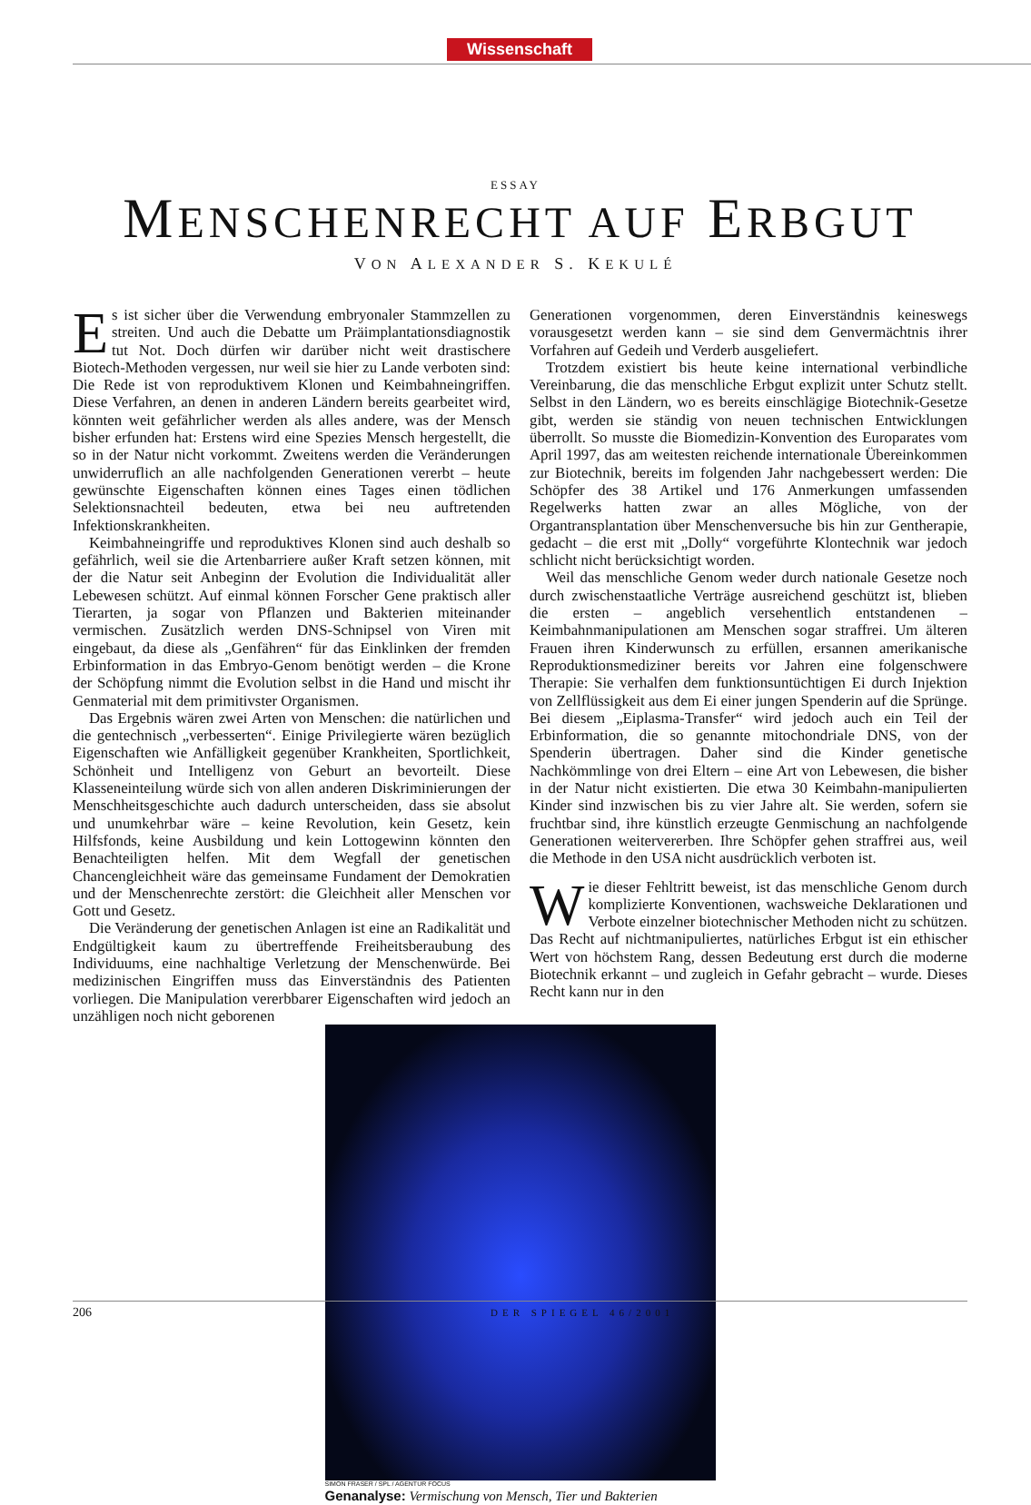Wissenschaft
ESSAY
MENSCHENRECHT AUF ERBGUT
VON ALEXANDER S. KEKULÉ
Es ist sicher über die Verwendung embryonaler Stammzellen zu streiten. Und auch die Debatte um Präimplantationsdiagnostik tut Not. Doch dürfen wir darüber nicht weit drastischere Biotech-Methoden vergessen, nur weil sie hier zu Lande verboten sind: Die Rede ist von reproduktivem Klonen und Keimbahneingriffen. Diese Verfahren, an denen in anderen Ländern bereits gearbeitet wird, könnten weit gefährlicher werden als alles andere, was der Mensch bisher erfunden hat: Erstens wird eine Spezies Mensch hergestellt, die so in der Natur nicht vorkommt. Zweitens werden die Veränderungen unwiderruflich an alle nachfolgenden Generationen vererbt – heute gewünschte Eigenschaften können eines Tages einen tödlichen Selektionsnachteil bedeuten, etwa bei neu auftretenden Infektionskrankheiten.
Keimbahneingriffe und reproduktives Klonen sind auch deshalb so gefährlich, weil sie die Artenbarriere außer Kraft setzen können, mit der die Natur seit Anbeginn der Evolution die Individualität aller Lebewesen schützt. Auf einmal können Forscher Gene praktisch aller Tierarten, ja sogar von Pflanzen und Bakterien miteinander vermischen. Zusätzlich werden DNS-Schnipsel von Viren mit eingebaut, da diese als „Genfähren“ für das Einklinken der fremden Erbinformation in das Embryo-Genom benötigt werden – die Krone der Schöpfung nimmt die Evolution selbst in die Hand und mischt ihr Genmaterial mit dem primitivster Organismen.
Das Ergebnis wären zwei Arten von Menschen: die natürlichen und die gentechnisch „verbesserten“. Einige Privilegierte wären bezüglich Eigenschaften wie Anfälligkeit gegenüber Krankheiten, Sportlichkeit, Schönheit und Intelligenz von Geburt an bevorteilt. Diese Klasseneinteilung würde sich von allen anderen Diskriminierungen der Menschheitsgeschichte auch dadurch unterscheiden, dass sie absolut und unumkehrbar wäre – keine Revolution, kein Gesetz, kein Hilfsfonds, keine Ausbildung und kein Lottogewinn könnten den Benachteiligten helfen. Mit dem Wegfall der genetischen Chancengleichheit wäre das gemeinsame Fundament der Demokratien und der Menschenrechte zerstört: die Gleichheit aller Menschen vor Gott und Gesetz.
Die Veränderung der genetischen Anlagen ist eine an Radikalität und Endgültigkeit kaum zu übertreffende Freiheitsberaubung des Individuums, eine nachhaltige Verletzung der Menschenwürde. Bei medizinischen Eingriffen muss das Einverständnis des Patienten vorliegen. Die Manipulation vererbbarer Eigenschaften wird jedoch an unzähligen noch nicht geborenen
Generationen vorgenommen, deren Einverständnis keineswegs vorausgesetzt werden kann – sie sind dem Genvermächtnis ihrer Vorfahren auf Gedeih und Verderb ausgeliefert.
Trotzdem existiert bis heute keine international verbindliche Vereinbarung, die das menschliche Erbgut explizit unter Schutz stellt. Selbst in den Ländern, wo es bereits einschlägige Biotechnik-Gesetze gibt, werden sie ständig von neuen technischen Entwicklungen überrollt. So musste die Biomedizin-Konvention des Europarates vom April 1997, das am weitesten reichende internationale Übereinkommen zur Biotechnik, bereits im folgenden Jahr nachgebessert werden: Die Schöpfer des 38 Artikel und 176 Anmerkungen umfassenden Regelwerks hatten zwar an alles Mögliche, von der Organtransplantation über Menschenversuche bis hin zur Gentherapie, gedacht – die erst mit „Dolly“ vorgeführte Klontechnik war jedoch schlicht nicht berücksichtigt worden.
Weil das menschliche Genom weder durch nationale Gesetze noch durch zwischenstaatliche Verträge ausreichend geschützt ist, blieben die ersten – angeblich versehentlich entstandenen – Keimbahnmanipulationen am Menschen sogar straffrei. Um älteren Frauen ihren Kinderwunsch zu erfüllen, ersannen amerikanische Reproduktionsmediziner bereits vor Jahren eine folgenschwere Therapie: Sie verhalfen dem funktionsuntüchtigen Ei durch Injektion von Zellflüssigkeit aus dem Ei einer jungen Spenderin auf die Sprünge. Bei diesem „Eiplasma-Transfer“ wird jedoch auch ein Teil der Erbinformation, die so genannte mitochondriale DNS, von der Spenderin übertragen. Daher sind die Kinder genetische Nachkömmlinge von drei Eltern – eine Art von Lebewesen, die bisher in der Natur nicht existierten. Die etwa 30 Keimbahn-manipulierten Kinder sind inzwischen bis zu vier Jahre alt. Sie werden, sofern sie fruchtbar sind, ihre künstlich erzeugte Genmischung an nachfolgende Generationen weitervererben. Ihre Schöpfer gehen straffrei aus, weil die Methode in den USA nicht ausdrücklich verboten ist.
Wie dieser Fehltritt beweist, ist das menschliche Genom durch komplizierte Konventionen, wachsweiche Deklarationen und Verbote einzelner biotechnischer Methoden nicht zu schützen. Das Recht auf nichtmanipuliertes, natürliches Erbgut ist ein ethischer Wert von höchstem Rang, dessen Bedeutung erst durch die moderne Biotechnik erkannt – und zugleich in Gefahr gebracht – wurde. Dieses Recht kann nur in den
SIMON FRASER / SPL / AGENTUR FOCUS
Genanalyse: Vermischung von Mensch, Tier und Bakterien
206 DER SPIEGEL 46/2001